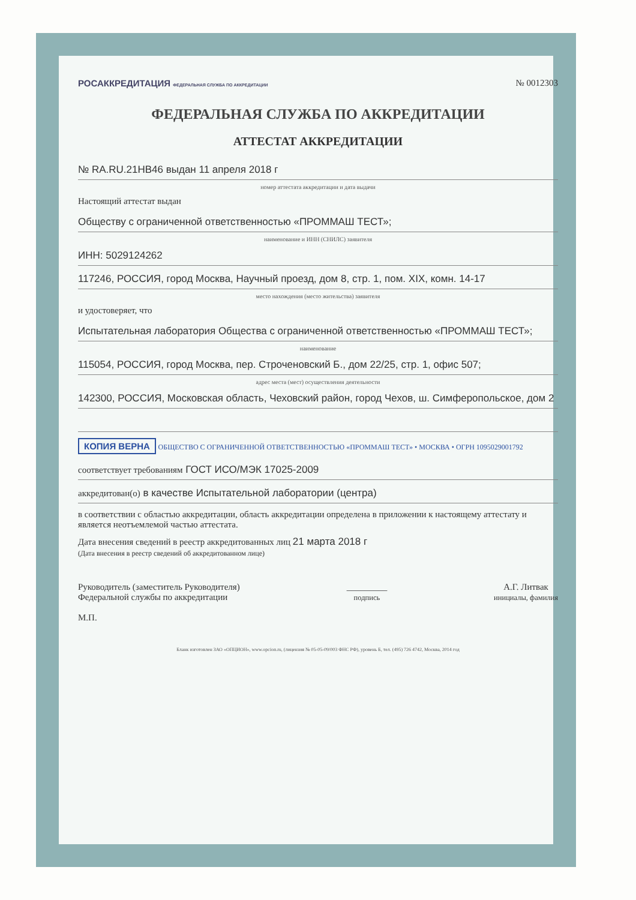РОСАККРЕДИТАЦИЯ ФЕДЕРАЛЬНАЯ СЛУЖБА ПО АККРЕДИТАЦИИ № 0012303
ФЕДЕРАЛЬНАЯ СЛУЖБА ПО АККРЕДИТАЦИИ
АТТЕСТАТ АККРЕДИТАЦИИ
№ RA.RU.21НВ46 выдан 11 апреля 2018 г
номер аттестата аккредитации и дата выдачи
Настоящий аттестат выдан
Обществу с ограниченной ответственностью «ПРОММАШ ТЕСТ»;
наименование и ИНН (СНИЛС) заявителя
ИНН: 5029124262
117246, РОССИЯ, город Москва, Научный проезд, дом 8, стр. 1, пом. XIX, комн. 14-17
место нахождения (место жительства) заявителя
и удостоверяет, что
Испытательная лаборатория Общества с ограниченной ответственностью «ПРОММАШ ТЕСТ»;
наименование
115054, РОССИЯ, город Москва, пер. Строченовский Б., дом 22/25, стр. 1, офис 507;
адрес места (мест) осуществления деятельности
142300, РОССИЯ, Московская область, Чеховский район, город Чехов, ш. Симферопольское, дом 2
КОПИЯ ВЕРНА ОБЩЕСТВО С ОГРАНИЧЕННОЙ ОТВЕТСТВЕННОСТЬЮ «ПРОММАШ ТЕСТ» • МОСКВА • ОГРН 1095029001792
соответствует требованиям ГОСТ ИСО/МЭК 17025-2009
аккредитован(о) в качестве Испытательной лаборатории (центра)
в соответствии с областью аккредитации, область аккредитации определена в приложении к настоящему аттестату и является неотъемлемой частью аттестата.
Дата внесения сведений в реестр аккредитованных лиц 21 марта 2018 г
(Дата внесения в реестр сведений об аккредитованном лице)
Руководитель (заместитель Руководителя)
Федеральной службы по аккредитации
М.П. _________
подпись А.Г. Литвак
инициалы, фамилия
Бланк изготовлен ЗАО «ОПЦИОН», www.opcion.ru, (лицензия № 05-05-09/003 ФНС РФ), уровень Б, тел. (495) 726 4742, Москва, 2014 год